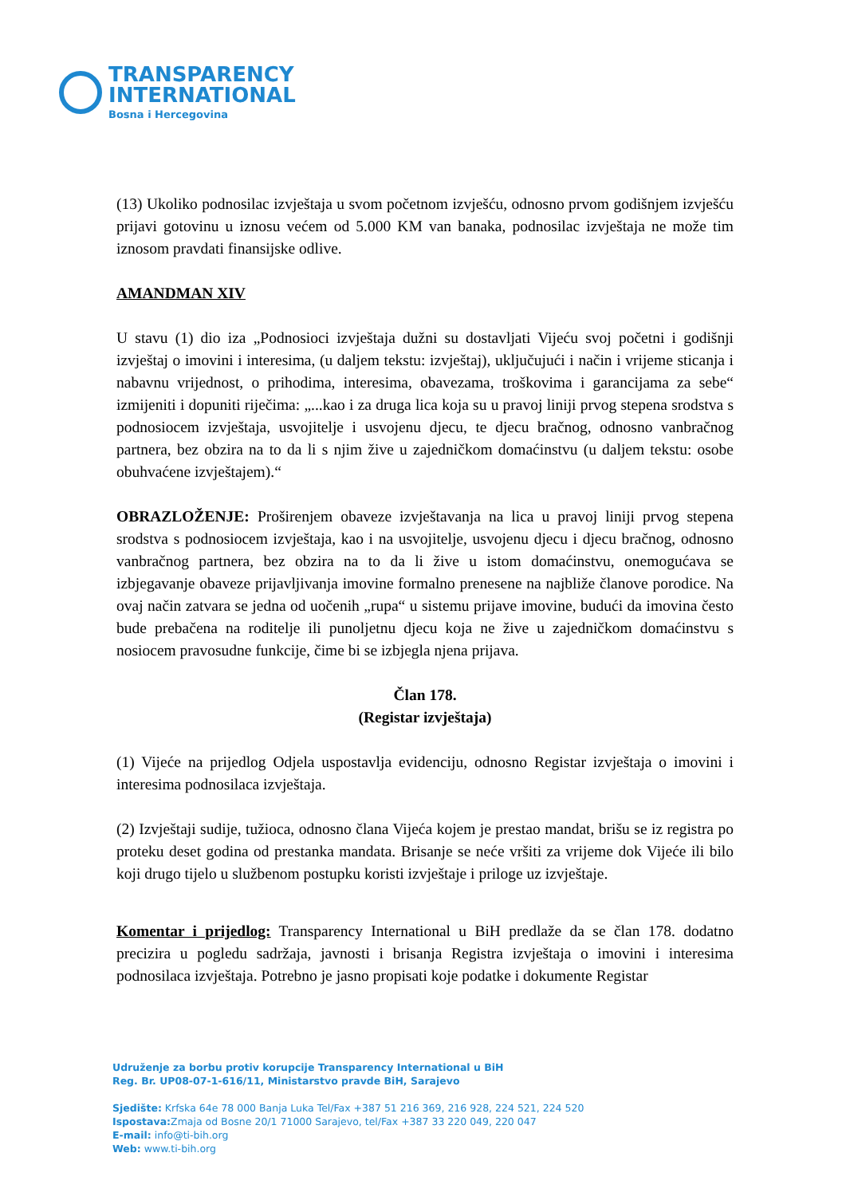TRANSPARENCY
INTERNATIONAL
Bosna i Hercegovina
(13) Ukoliko podnosilac izvještaja u svom početnom izvješću, odnosno prvom godišnjem izvješću prijavi gotovinu u iznosu većem od 5.000 KM van banaka, podnosilac izvještaja ne može tim iznosom pravdati finansijske odlive.
AMANDMAN XIV
U stavu (1) dio iza „Podnosioci izvještaja dužni su dostavljati Vijeću svoj početni i godišnji izvještaj o imovini i interesima, (u daljem tekstu: izvještaj), uključujući i način i vrijeme sticanja i nabavnu vrijednost, o prihodima, interesima, obavezama, troškovima i garancijama za sebe“ izmijeniti i dopuniti riječima: „...kao i za druga lica koja su u pravoj liniji prvog stepena srodstva s podnosiocem izvještaja, usvojitelje i usvojenu djecu, te djecu bračnog, odnosno vanbračnog partnera, bez obzira na to da li s njim žive u zajedničkom domaćinstvu (u daljem tekstu: osobe obuhvaćene izvještajem).“
OBRAZLOŽENJE: Proširenjem obaveze izvještavanja na lica u pravoj liniji prvog stepena srodstva s podnosiocem izvještaja, kao i na usvojitelje, usvojenu djecu i djecu bračnog, odnosno vanbračnog partnera, bez obzira na to da li žive u istom domaćinstvu, onemogućava se izbjegavanje obaveze prijavljivanja imovine formalno prenesene na najbliže članove porodice. Na ovaj način zatvara se jedna od uočenih „rupa“ u sistemu prijave imovine, budući da imovina često bude prebačena na roditelje ili punoljetnu djecu koja ne žive u zajedničkom domaćinstvu s nosiocem pravosudne funkcije, čime bi se izbjegla njena prijava.
Član 178.
(Registar izvještaja)
(1) Vijeće na prijedlog Odjela uspostavlja evidenciju, odnosno Registar izvještaja o imovini i interesima podnosilaca izvještaja.
(2) Izvještaji sudije, tužioca, odnosno člana Vijeća kojem je prestao mandat, brišu se iz registra po proteku deset godina od prestanka mandata. Brisanje se neće vršiti za vrijeme dok Vijeće ili bilo koji drugo tijelo u službenom postupku koristi izvještaje i priloge uz izvještaje.
Komentar i prijedlog: Transparency International u BiH predlaže da se član 178. dodatno precizira u pogledu sadržaja, javnosti i brisanja Registra izvještaja o imovini i interesima podnosilaca izvještaja. Potrebno je jasno propisati koje podatke i dokumente Registar
Udruženje za borbu protiv korupcije Transparency International u BiH
Reg. Br. UP08-07-1-616/11, Ministarstvo pravde BiH, Sarajevo
Sjedište: Krfska 64e 78 000 Banja Luka Tel/Fax +387 51 216 369, 216 928, 224 521, 224 520
Ispostava: Zmaja od Bosne 20/1 71000 Sarajevo, tel/Fax +387 33 220 049, 220 047
E-mail: info@ti-bih.org
Web: www.ti-bih.org